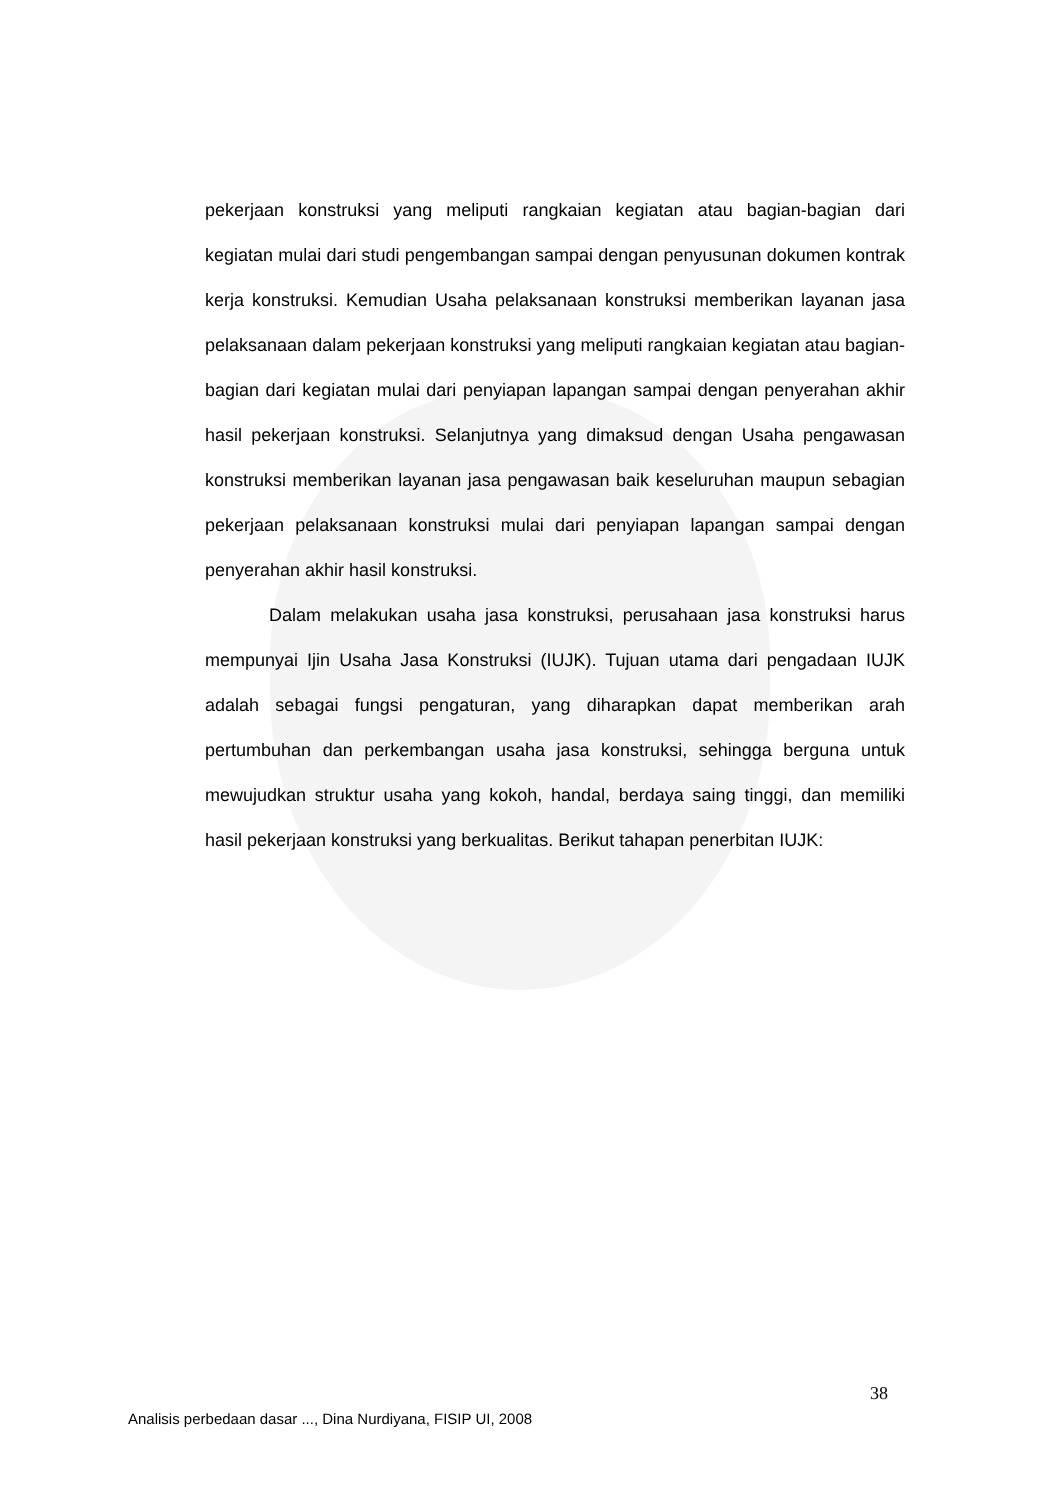pekerjaan konstruksi yang meliputi rangkaian kegiatan atau bagian-bagian dari kegiatan mulai dari studi pengembangan sampai dengan penyusunan dokumen kontrak kerja konstruksi. Kemudian Usaha pelaksanaan konstruksi memberikan layanan jasa pelaksanaan dalam pekerjaan konstruksi yang meliputi rangkaian kegiatan atau bagian-bagian dari kegiatan mulai dari penyiapan lapangan sampai dengan penyerahan akhir hasil pekerjaan konstruksi. Selanjutnya yang dimaksud dengan Usaha pengawasan konstruksi memberikan layanan jasa pengawasan baik keseluruhan maupun sebagian pekerjaan pelaksanaan konstruksi mulai dari penyiapan lapangan sampai dengan penyerahan akhir hasil konstruksi.
Dalam melakukan usaha jasa konstruksi, perusahaan jasa konstruksi harus mempunyai Ijin Usaha Jasa Konstruksi (IUJK). Tujuan utama dari pengadaan IUJK adalah sebagai fungsi pengaturan, yang diharapkan dapat memberikan arah pertumbuhan dan perkembangan usaha jasa konstruksi, sehingga berguna untuk mewujudkan struktur usaha yang kokoh, handal, berdaya saing tinggi, dan memiliki hasil pekerjaan konstruksi yang berkualitas. Berikut tahapan penerbitan IUJK:
38
Analisis perbedaan dasar ..., Dina Nurdiyana, FISIP UI, 2008